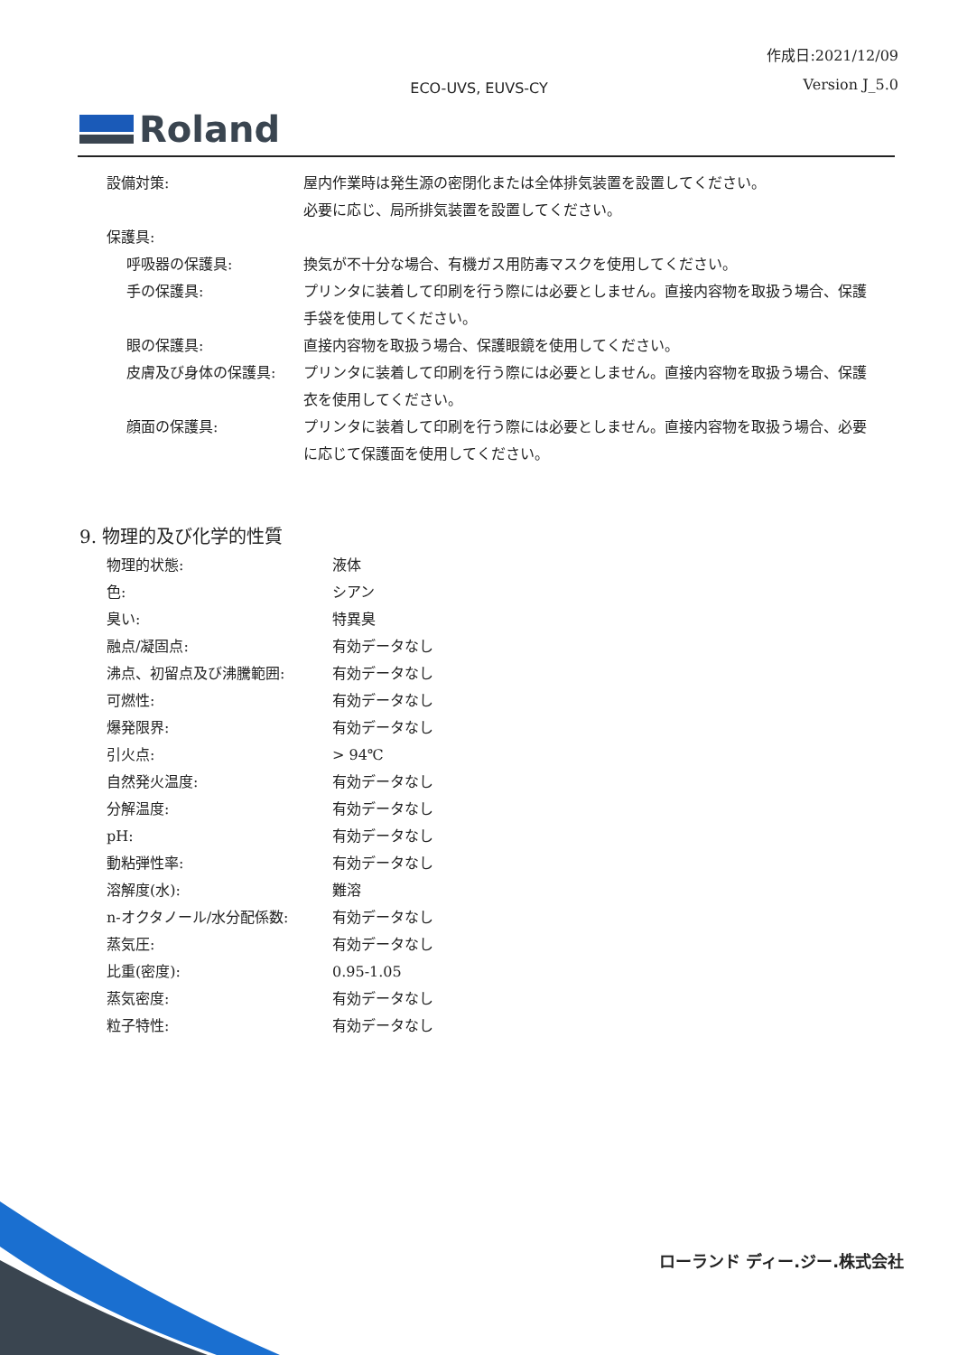作成日:2021/12/09
ECO-UVS, EUVS-CY Version J_5.0
Roland
| 設備対策: | 屋内作業時は発生源の密閉化または全体排気装置を設置してください。 必要に応じ、局所排気装置を設置してください。 |
| 保護具: | |
| 呼吸器の保護具: | 換気が不十分な場合、有機ガス用防毒マスクを使用してください。 |
| 手の保護具: | プリンタに装着して印刷を行う際には必要としません。直接内容物を取扱う場合、保護手袋を使用してください。 |
| 眼の保護具: | 直接内容物を取扱う場合、保護眼鏡を使用してください。 |
| 皮膚及び身体の保護具: | プリンタに装着して印刷を行う際には必要としません。直接内容物を取扱う場合、保護衣を使用してください。 |
| 顔面の保護具: | プリンタに装着して印刷を行う際には必要としません。直接内容物を取扱う場合、必要に応じて保護面を使用してください。 |
9. 物理的及び化学的性質
| 物理的状態: | 液体 |
| 色: | シアン |
| 臭い: | 特異臭 |
| 融点/凝固点: | 有効データなし |
| 沸点、初留点及び沸騰範囲: | 有効データなし |
| 可燃性: | 有効データなし |
| 爆発限界: | 有効データなし |
| 引火点: | > 94℃ |
| 自然発火温度: | 有効データなし |
| 分解温度: | 有効データなし |
| pH: | 有効データなし |
| 動粘弾性率: | 有効データなし |
| 溶解度(水): | 難溶 |
| n-オクタノール/水分配係数: | 有効データなし |
| 蒸気圧: | 有効データなし |
| 比重(密度): | 0.95-1.05 |
| 蒸気密度: | 有効データなし |
| 粒子特性: | 有効データなし |
ローランド ディー.ジー.株式会社